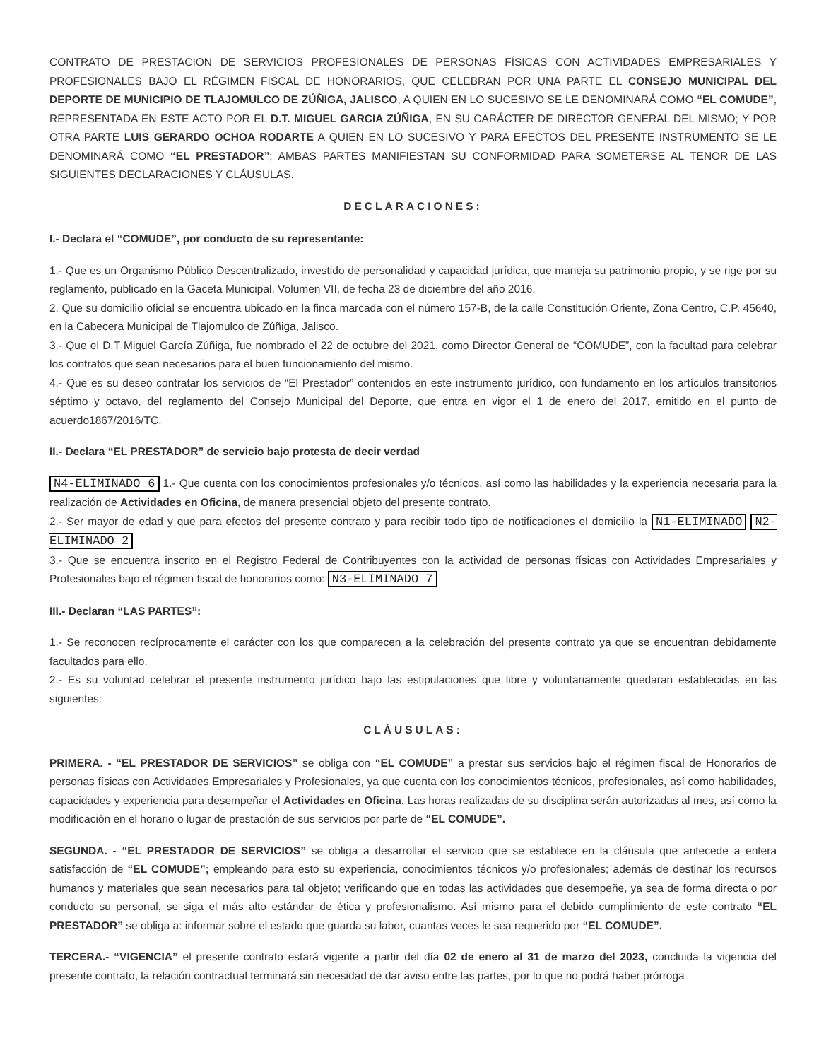CONTRATO DE PRESTACION DE SERVICIOS PROFESIONALES DE PERSONAS FÍSICAS CON ACTIVIDADES EMPRESARIALES Y PROFESIONALES BAJO EL RÉGIMEN FISCAL DE HONORARIOS, QUE CELEBRAN POR UNA PARTE EL CONSEJO MUNICIPAL DEL DEPORTE DE MUNICIPIO DE TLAJOMULCO DE ZÚÑIGA, JALISCO, A QUIEN EN LO SUCESIVO SE LE DENOMINARÁ COMO “EL COMUDE”, REPRESENTADA EN ESTE ACTO POR EL D.T. MIGUEL GARCIA ZÚÑIGA, EN SU CARÁCTER DE DIRECTOR GENERAL DEL MISMO; Y POR OTRA PARTE LUIS GERARDO OCHOA RODARTE A QUIEN EN LO SUCESIVO Y PARA EFECTOS DEL PRESENTE INSTRUMENTO SE LE DENOMINARÁ COMO “EL PRESTADOR”; AMBAS PARTES MANIFIESTAN SU CONFORMIDAD PARA SOMETERSE AL TENOR DE LAS SIGUIENTES DECLARACIONES Y CLÁUSULAS.
DECLARACIONES:
I.- Declara el “COMUDE”, por conducto de su representante:
1.- Que es un Organismo Público Descentralizado, investido de personalidad y capacidad jurídica, que maneja su patrimonio propio, y se rige por su reglamento, publicado en la Gaceta Municipal, Volumen VII, de fecha 23 de diciembre del año 2016.
2. Que su domicilio oficial se encuentra ubicado en la finca marcada con el número 157-B, de la calle Constitución Oriente, Zona Centro, C.P. 45640, en la Cabecera Municipal de Tlajomulco de Zúñiga, Jalisco.
3.- Que el D.T Miguel García Zúñiga, fue nombrado el 22 de octubre del 2021, como Director General de “COMUDE”, con la facultad para celebrar los contratos que sean necesarios para el buen funcionamiento del mismo.
4.- Que es su deseo contratar los servicios de “El Prestador” contenidos en este instrumento jurídico, con fundamento en los artículos transitorios séptimo y octavo, del reglamento del Consejo Municipal del Deporte, que entra en vigor el 1 de enero del 2017, emitido en el punto de acuerdo1867/2016/TC.
II.- Declara “EL PRESTADOR” de servicio bajo protesta de decir verdad
N4-ELIMINADO 6 1.- Que cuenta con los conocimientos profesionales y/o técnicos, así como las habilidades y la experiencia necesaria para la realización de Actividades en Oficina, de manera presencial objeto del presente contrato.
2.- Ser mayor de edad y que para efectos del presente contrato y para recibir todo tipo de notificaciones el domicilio la N1-ELIMINADO N2-ELIMINADO 2
3.- Que se encuentra inscrito en el Registro Federal de Contribuyentes con la actividad de personas físicas con Actividades Empresariales y Profesionales bajo el régimen fiscal de honorarios como: N3-ELIMINADO 7
III.- Declaran “LAS PARTES”:
1.- Se reconocen recíprocamente el carácter con los que comparecen a la celebración del presente contrato ya que se encuentran debidamente facultados para ello.
2.- Es su voluntad celebrar el presente instrumento jurídico bajo las estipulaciones que libre y voluntariamente quedaran establecidas en las siguientes:
CLÁUSULAS:
PRIMERA. - “EL PRESTADOR DE SERVICIOS” se obliga con “EL COMUDE” a prestar sus servicios bajo el régimen fiscal de Honorarios de personas físicas con Actividades Empresariales y Profesionales, ya que cuenta con los conocimientos técnicos, profesionales, así como habilidades, capacidades y experiencia para desempeñar el Actividades en Oficina. Las horas realizadas de su disciplina serán autorizadas al mes, así como la modificación en el horario o lugar de prestación de sus servicios por parte de “EL COMUDE”.
SEGUNDA. - “EL PRESTADOR DE SERVICIOS” se obliga a desarrollar el servicio que se establece en la cláusula que antecede a entera satisfacción de “EL COMUDE”; empleando para esto su experiencia, conocimientos técnicos y/o profesionales; además de destinar los recursos humanos y materiales que sean necesarios para tal objeto; verificando que en todas las actividades que desempeñe, ya sea de forma directa o por conducto su personal, se siga el más alto estándar de ética y profesionalismo. Así mismo para el debido cumplimiento de este contrato “EL PRESTADOR” se obliga a: informar sobre el estado que guarda su labor, cuantas veces le sea requerido por “EL COMUDE”.
TERCERA.- “VIGENCIA” el presente contrato estará vigente a partir del día 02 de enero al 31 de marzo del 2023, concluida la vigencia del presente contrato, la relación contractual terminará sin necesidad de dar aviso entre las partes, por lo que no podrá haber prórroga